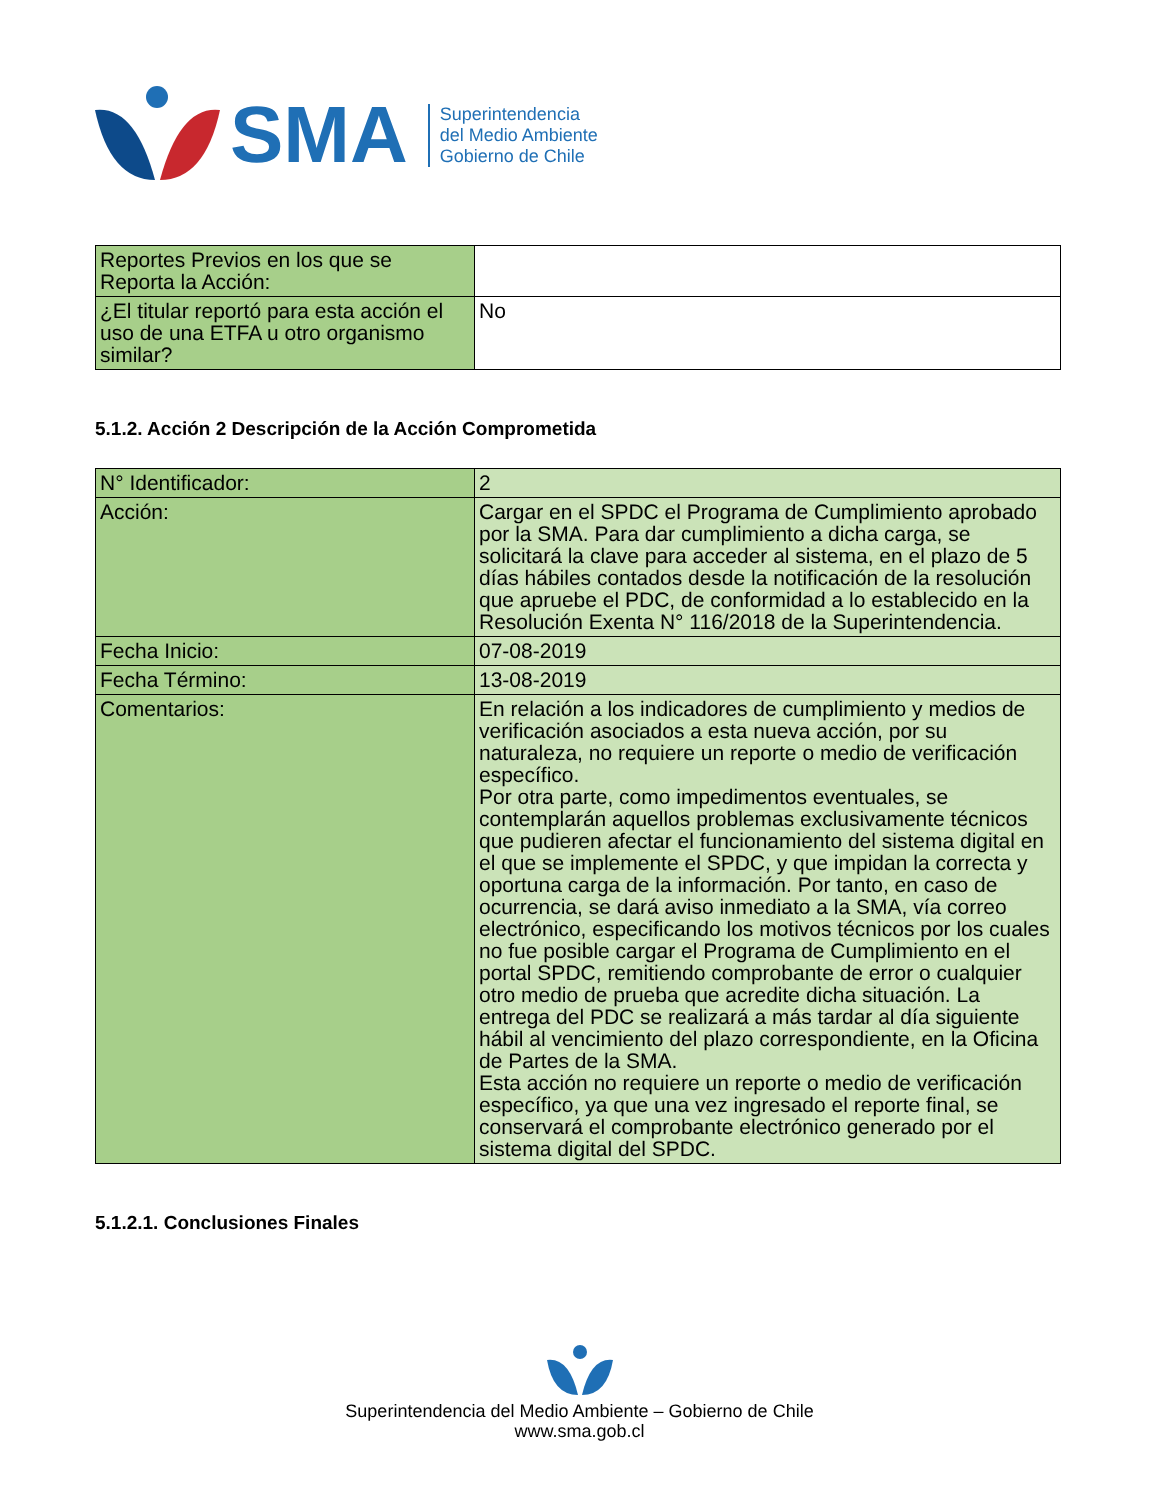SMA
Superintendencia
del Medio Ambiente
Gobierno de Chile
| Reportes Previos en los que se Reporta la Acción: | |
| ¿El titular reportó para esta acción el uso de una ETFA u otro organismo similar? | No |
5.1.2. Acción 2 Descripción de la Acción Comprometida
| N° Identificador: | 2 |
| Acción: | Cargar en el SPDC el Programa de Cumplimiento aprobado por la SMA. Para dar cumplimiento a dicha carga, se solicitará la clave para acceder al sistema, en el plazo de 5 días hábiles contados desde la notificación de la resolución que apruebe el PDC, de conformidad a lo establecido en la Resolución Exenta N° 116/2018 de la Superintendencia. |
| Fecha Inicio: | 07-08-2019 |
| Fecha Término: | 13-08-2019 |
| Comentarios: | En relación a los indicadores de cumplimiento y medios de verificación asociados a esta nueva acción, por su naturaleza, no requiere un reporte o medio de verificación específico. Por otra parte, como impedimentos eventuales, se contemplarán aquellos problemas exclusivamente técnicos que pudieren afectar el funcionamiento del sistema digital en el que se implemente el SPDC, y que impidan la correcta y oportuna carga de la información. Por tanto, en caso de ocurrencia, se dará aviso inmediato a la SMA, vía correo electrónico, especificando los motivos técnicos por los cuales no fue posible cargar el Programa de Cumplimiento en el portal SPDC, remitiendo comprobante de error o cualquier otro medio de prueba que acredite dicha situación. La entrega del PDC se realizará a más tardar al día siguiente hábil al vencimiento del plazo correspondiente, en la Oficina de Partes de la SMA. Esta acción no requiere un reporte o medio de verificación específico, ya que una vez ingresado el reporte final, se conservará el comprobante electrónico generado por el sistema digital del SPDC. |
5.1.2.1. Conclusiones Finales
Superintendencia del Medio Ambiente – Gobierno de Chile
www.sma.gob.cl